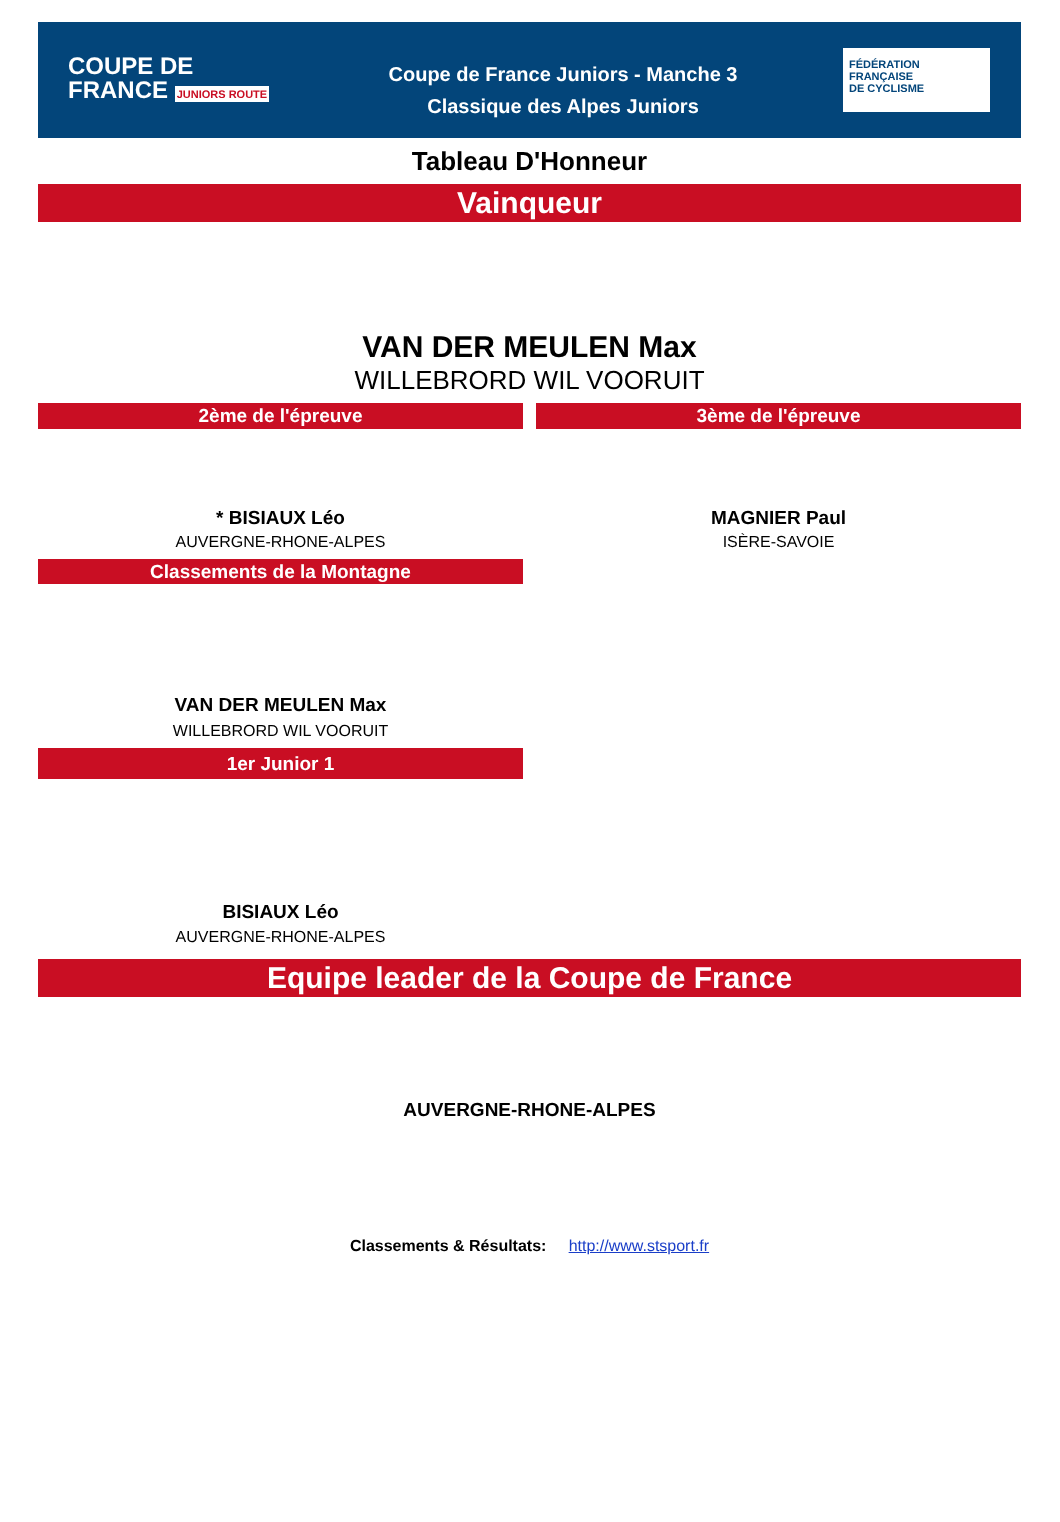COUPE DE
FRANCE JUNIORS ROUTE
Coupe de France Juniors - Manche 3
Classique des Alpes Juniors
FÉDÉRATION
FRANÇAISE
DE CYCLISME
Tableau D'Honneur
Vainqueur
VAN DER MEULEN Max
WILLEBRORD WIL VOORUIT
2ème de l'épreuve
* BISIAUX Léo
AUVERGNE-RHONE-ALPES
Classements de la Montagne
VAN DER MEULEN Max
WILLEBRORD WIL VOORUIT
1er Junior 1
BISIAUX Léo
AUVERGNE-RHONE-ALPES
3ème de l'épreuve
MAGNIER Paul
ISÈRE-SAVOIE
Equipe leader de la Coupe de France
AUVERGNE-RHONE-ALPES
Classements & Résultats: http://www.stsport.fr